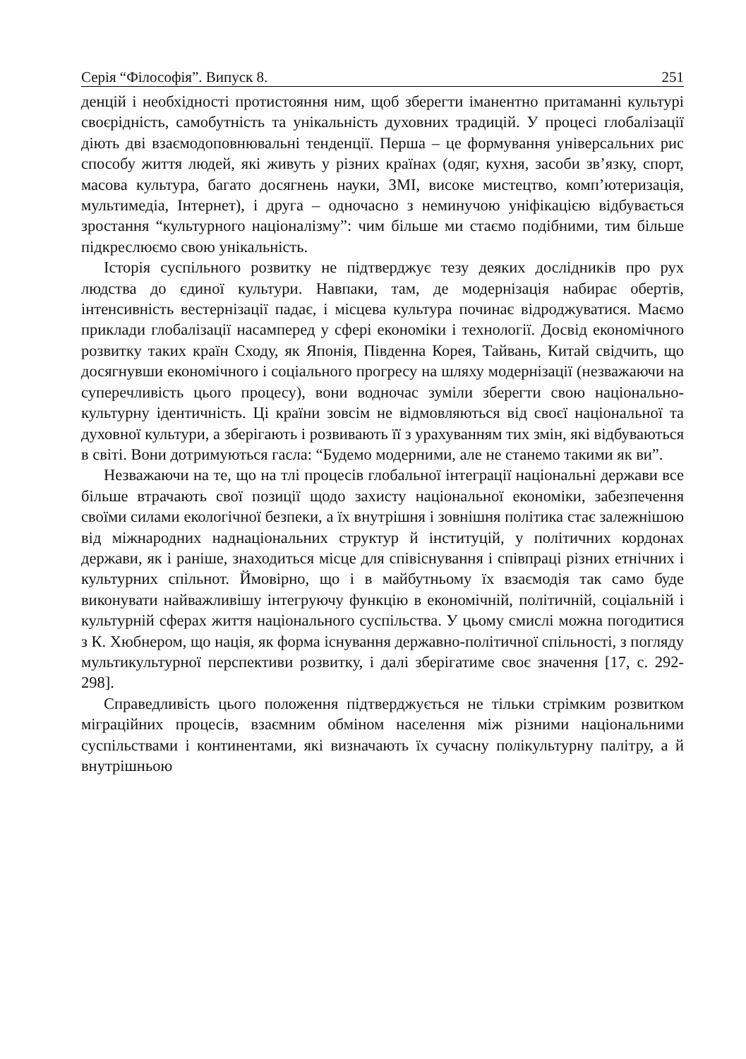Серія “Філософія”. Випуск 8. 251
денцій і необхідності протистояння ним, щоб зберегти іманентно притаманні культурі своєрідність, самобутність та унікальність духовних традицій. У процесі глобалізації діють дві взаємодоповнювальні тенденції. Перша – це формування універсальних рис способу життя людей, які живуть у різних країнах (одяг, кухня, засоби зв’язку, спорт, масова культура, багато досягнень науки, ЗМІ, високе мистецтво, комп’ютеризація, мультимедіа, Інтернет), і друга – одночасно з неминучою уніфікацією відбувається зростання “культурного націоналізму”: чим більше ми стаємо подібними, тим більше підкреслюємо свою унікальність.
Історія суспільного розвитку не підтверджує тезу деяких дослідників про рух людства до єдиної культури. Навпаки, там, де модернізація набирає обертів, інтенсивність вестернізації падає, і місцева культура починає відроджуватися. Маємо приклади глобалізації насамперед у сфері економіки і технології. Досвід економічного розвитку таких країн Сходу, як Японія, Південна Корея, Тайвань, Китай свідчить, що досягнувши економічного і соціального прогресу на шляху модернізації (незважаючи на суперечливість цього процесу), вони водночас зуміли зберегти свою національно-культурну ідентичність. Ці країни зовсім не відмовляються від своєї національної та духовної культури, а зберігають і розвивають її з урахуванням тих змін, які відбуваються в світі. Вони дотримуються гасла: “Будемо модерними, але не станемо такими як ви”.
Незважаючи на те, що на тлі процесів глобальної інтеграції національні держави все більше втрачають свої позиції щодо захисту національної економіки, забезпечення своїми силами екологічної безпеки, а їх внутрішня і зовнішня політика стає залежнішою від міжнародних наднаціональних структур й інституцій, у політичних кордонах держави, як і раніше, знаходиться місце для співіснування і співпраці різних етнічних і культурних спільнот. Ймовірно, що і в майбутньому їх взаємодія так само буде виконувати найважливішу інтегруючу функцію в економічній, політичній, соціальній і культурній сферах життя національного суспільства. У цьому смислі можна погодитися з К. Хюбнером, що нація, як форма існування державно-політичної спільності, з погляду мультикультурної перспективи розвитку, і далі зберігатиме своє значення [17, с. 292-298].
Справедливість цього положення підтверджується не тільки стрімким розвитком міграційних процесів, взаємним обміном населення між різними національними суспільствами і континентами, які визначають їх сучасну полікультурну палітру, а й внутрішньою